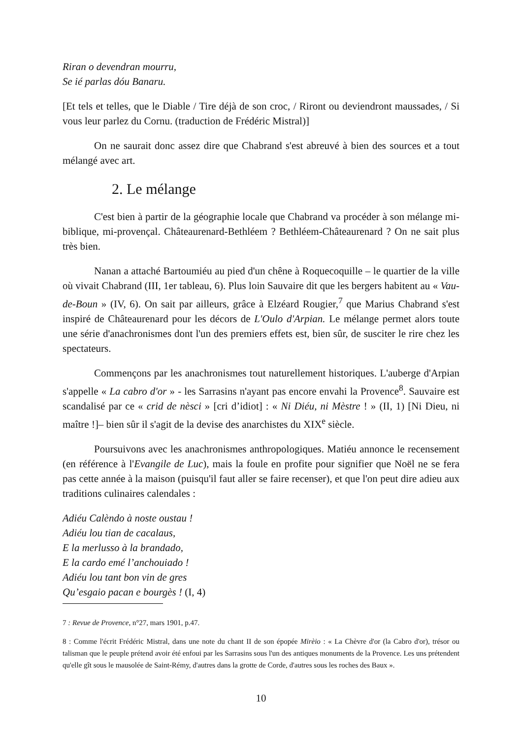Riran o devendran mourru,
Se ié parlas dóu Banaru.
[Et tels et telles, que le Diable / Tire déjà de son croc, / Riront ou deviendront maussades, / Si vous leur parlez du Cornu. (traduction de Frédéric Mistral)]
On ne saurait donc assez dire que Chabrand s'est abreuvé à bien des sources et a tout mélangé avec art.
2. Le mélange
C'est bien à partir de la géographie locale que Chabrand va procéder à son mélange mi-biblique, mi-provençal. Châteaurenard-Bethléem ? Bethléem-Châteaurenard ? On ne sait plus très bien.
Nanan a attaché Bartoumiéu au pied d'un chêne à Roquecoquille – le quartier de la ville où vivait Chabrand (III, 1er tableau, 6). Plus loin Sauvaire dit que les bergers habitent au « Vau-de-Boun » (IV, 6). On sait par ailleurs, grâce à Elzéard Rougier,<sup>7</sup> que Marius Chabrand s'est inspiré de Châteaurenard pour les décors de L'Oulo d'Arpian. Le mélange permet alors toute une série d'anachronismes dont l'un des premiers effets est, bien sûr, de susciter le rire chez les spectateurs.
Commençons par les anachronismes tout naturellement historiques. L'auberge d'Arpian s'appelle « La cabro d'or » - les Sarrasins n'ayant pas encore envahi la Provence<sup>8</sup>. Sauvaire est scandalisé par ce « crid de nèsci » [cri d’idiot] : « Ni Diéu, ni Mèstre ! » (II, 1) [Ni Dieu, ni maître !]– bien sûr il s'agit de la devise des anarchistes du XIX<sup>e</sup> siècle.
Poursuivons avec les anachronismes anthropologiques. Matiéu annonce le recensement (en référence à l'Evangile de Luc), mais la foule en profite pour signifier que Noël ne se fera pas cette année à la maison (puisqu'il faut aller se faire recenser), et que l'on peut dire adieu aux traditions culinaires calendales :
Adiéu Calèndo à noste oustau !
Adiéu lou tian de cacalaus,
E la merlusso à la brandado,
E la cardo emé l’anchouiado !
Adiéu lou tant bon vin de gres
Qu’esgaio pacan e bourgès ! (I, 4)
7 : Revue de Provence, n°27, mars 1901, p.47.
8 : Comme l'écrit Frédéric Mistral, dans une note du chant II de son épopée Mirèio : « La Chèvre d'or (la Cabro d'or), trésor ou talisman que le peuple prétend avoir été enfoui par les Sarrasins sous l'un des antiques monuments de la Provence. Les uns prétendent qu'elle gît sous le mausolée de Saint-Rémy, d'autres dans la grotte de Corde, d'autres sous les roches des Baux ».
10